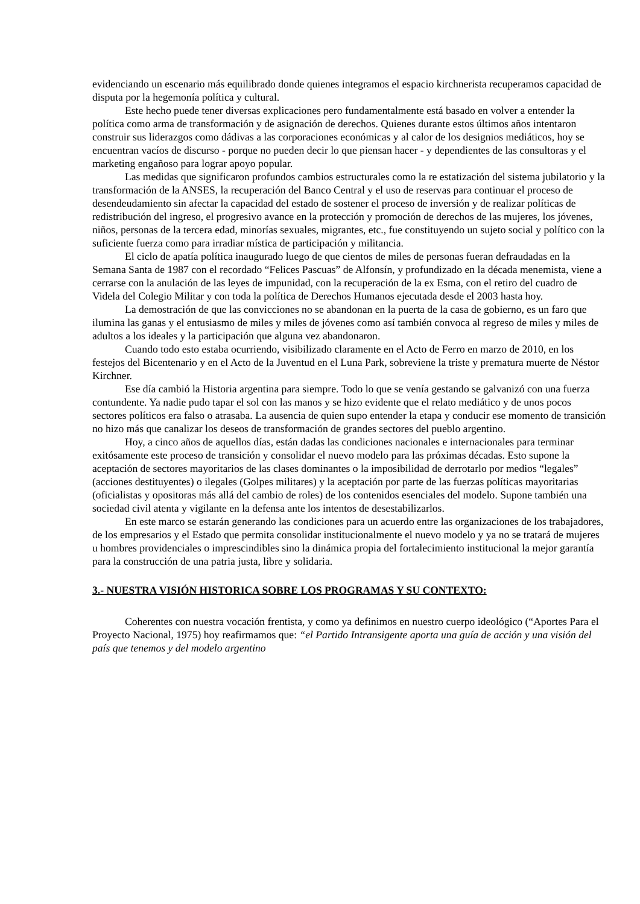evidenciando un escenario más equilibrado donde quienes integramos el espacio kirchnerista recuperamos capacidad de disputa por la hegemonía política y cultural.
Este hecho puede tener diversas explicaciones pero fundamentalmente está basado en volver a entender la política como arma de transformación y de asignación de derechos. Quienes durante estos últimos años intentaron construir sus liderazgos como dádivas a las corporaciones económicas y al calor de los designios mediáticos, hoy se encuentran vacíos de discurso - porque no pueden decir lo que piensan hacer - y dependientes de las consultoras y el marketing engañoso para lograr apoyo popular.
Las medidas que significaron profundos cambios estructurales como la re estatización del sistema jubilatorio y la transformación de la ANSES, la recuperación del Banco Central y el uso de reservas para continuar el proceso de desendeudamiento sin afectar la capacidad del estado de sostener el proceso de inversión y de realizar políticas de redistribución del ingreso, el progresivo avance en la protección y promoción de derechos de las mujeres, los jóvenes, niños, personas de la tercera edad, minorías sexuales, migrantes, etc., fue constituyendo un sujeto social y político con la suficiente fuerza como para irradiar mística de participación y militancia.
El ciclo de apatía política inaugurado luego de que cientos de miles de personas fueran defraudadas en la Semana Santa de 1987 con el recordado “Felices Pascuas” de Alfonsín, y profundizado en la década menemista, viene a cerrarse con la anulación de las leyes de impunidad, con la recuperación de la ex Esma, con el retiro del cuadro de Videla del Colegio Militar y con toda la política de Derechos Humanos ejecutada desde el 2003 hasta hoy.
La demostración de que las convicciones no se abandonan en la puerta de la casa de gobierno, es un faro que ilumina las ganas y el entusiasmo de miles y miles de jóvenes como así también convoca al regreso de miles y miles de adultos a los ideales y la participación que alguna vez abandonaron.
Cuando todo esto estaba ocurriendo, visibilizado claramente en el Acto de Ferro en marzo de 2010, en los festejos del Bicentenario y en el Acto de la Juventud en el Luna Park, sobreviene la triste y prematura muerte de Néstor Kirchner.
Ese día cambió la Historia argentina para siempre. Todo lo que se venía gestando se galvanizó con una fuerza contundente. Ya nadie pudo tapar el sol con las manos y se hizo evidente que el relato mediático y de unos pocos sectores políticos era falso o atrasaba. La ausencia de quien supo entender la etapa y conducir ese momento de transición no hizo más que canalizar los deseos de transformación de grandes sectores del pueblo argentino.
Hoy, a cinco años de aquellos días, están dadas las condiciones nacionales e internacionales para terminar exitósamente este proceso de transición y consolidar el nuevo modelo para las próximas décadas. Esto supone la aceptación de sectores mayoritarios de las clases dominantes o la imposibilidad de derrotarlo por medios “legales” (acciones destituyentes) o ilegales (Golpes militares) y la aceptación por parte de las fuerzas políticas mayoritarias (oficialistas y opositoras más allá del cambio de roles) de los contenidos esenciales del modelo. Supone también una sociedad civil atenta y vigilante en la defensa ante los intentos de desestabilizarlos.
En este marco se estarán generando las condiciones para un acuerdo entre las organizaciones de los trabajadores, de los empresarios y el Estado que permita consolidar institucionalmente el nuevo modelo y ya no se tratará de mujeres u hombres providenciales o imprescindibles sino la dinámica propia del fortalecimiento institucional la mejor garantía para la construcción de una patria justa, libre y solidaria.
3.- NUESTRA VISIÓN HISTORICA SOBRE LOS PROGRAMAS Y SU CONTEXTO:
Coherentes con nuestra vocación frentista, y como ya definimos en nuestro cuerpo ideológico (“Aportes Para el Proyecto Nacional, 1975) hoy reafirmamos que: “el Partido Intransigente aporta una guía de acción y una visión del país que tenemos y del modelo argentino